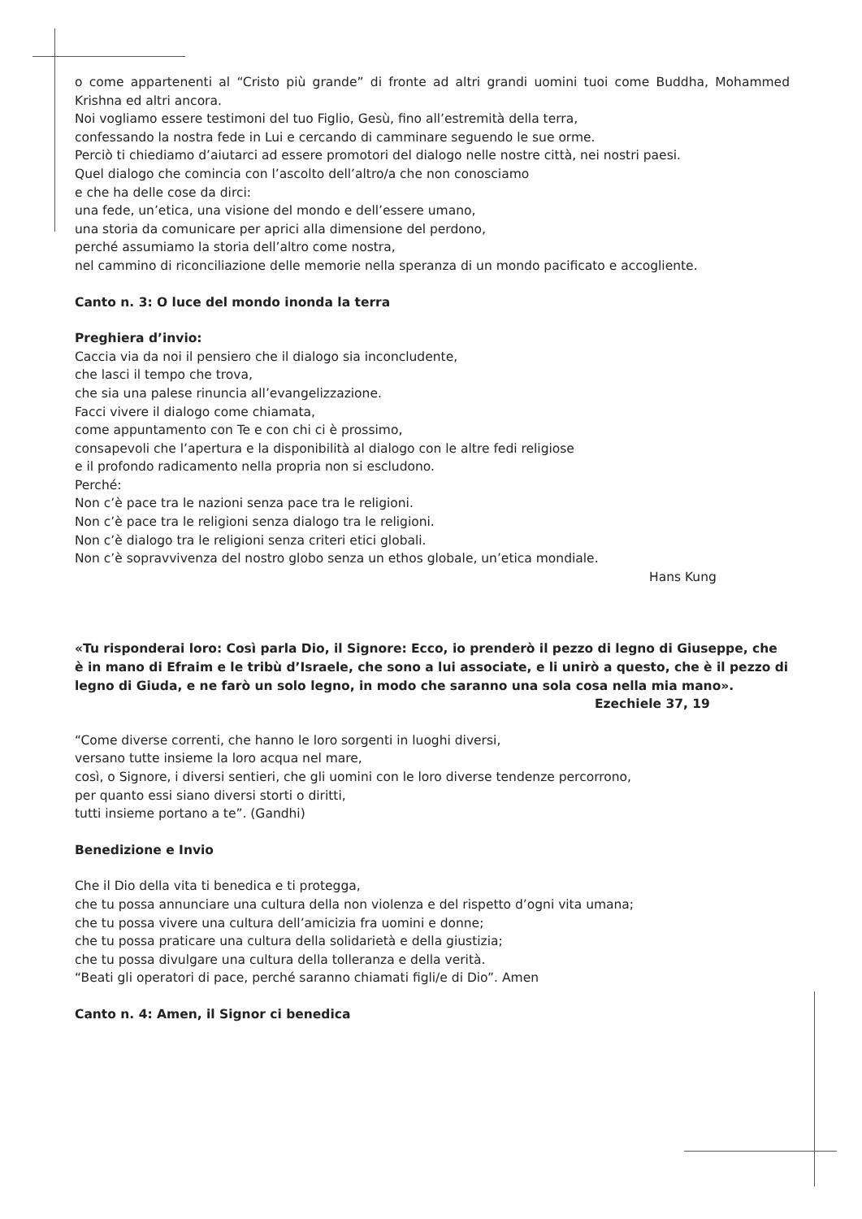o come appartenenti al “Cristo più grande” di fronte ad altri grandi uomini tuoi come Buddha, Mohammed Krishna ed altri ancora.
Noi vogliamo essere testimoni del tuo Figlio, Gesù, fino all’estremità della terra,
confessando la nostra fede in Lui e cercando di camminare seguendo le sue orme.
Perciò ti chiediamo d’aiutarci ad essere promotori del dialogo nelle nostre città, nei nostri paesi.
Quel dialogo che comincia con l’ascolto dell’altro/a che non conosciamo
e che ha delle cose da dirci:
una fede, un’etica, una visione del mondo e dell’essere umano,
una storia da comunicare per aprici alla dimensione del perdono,
perché assumiamo la storia dell’altro come nostra,
nel cammino di riconciliazione delle memorie nella speranza di un mondo pacificato e accogliente.
Canto n. 3: O luce del mondo inonda la terra
Preghiera d’invio:
Caccia via da noi il pensiero che il dialogo sia inconcludente,
che lasci il tempo che trova,
che sia una palese rinuncia all’evangelizzazione.
Facci vivere il dialogo come chiamata,
come appuntamento con Te e con chi ci è prossimo,
consapevoli che l’apertura e la disponibilità al dialogo con le altre fedi religiose
e il profondo radicamento nella propria non si escludono.
Perché:
Non c’è pace tra le nazioni senza pace tra le religioni.
Non c’è pace tra le religioni senza dialogo tra le religioni.
Non c’è dialogo tra le religioni senza criteri etici globali.
Non c’è sopravvivenza del nostro globo senza un ethos globale, un’etica mondiale.
Hans Kung
«Tu risponderai loro: Così parla Dio, il Signore: Ecco, io prenderò il pezzo di legno di Giuseppe, che è in mano di Efraim e le tribù d’Israele, che sono a lui associate, e li unirò a questo, che è il pezzo di legno di Giuda, e ne farò un solo legno, in modo che saranno una sola cosa nella mia mano».
Ezechiele 37, 19
“Come diverse correnti, che hanno le loro sorgenti in luoghi diversi,
versano tutte insieme la loro acqua nel mare,
così, o Signore, i diversi sentieri, che gli uomini con le loro diverse tendenze percorrono,
per quanto essi siano diversi storti o diritti,
tutti insieme portano a te”. (Gandhi)
Benedizione e Invio
Che il Dio della vita ti benedica e ti protegga,
che tu possa annunciare una cultura della non violenza e del rispetto d’ogni vita umana;
che tu possa vivere una cultura dell’amicizia fra uomini e donne;
che tu possa praticare una cultura della solidarietà e della giustizia;
che tu possa divulgare una cultura della tolleranza e della verità.
“Beati gli operatori di pace, perché saranno chiamati figli/e di Dio”. Amen
Canto n. 4: Amen, il Signor ci benedica